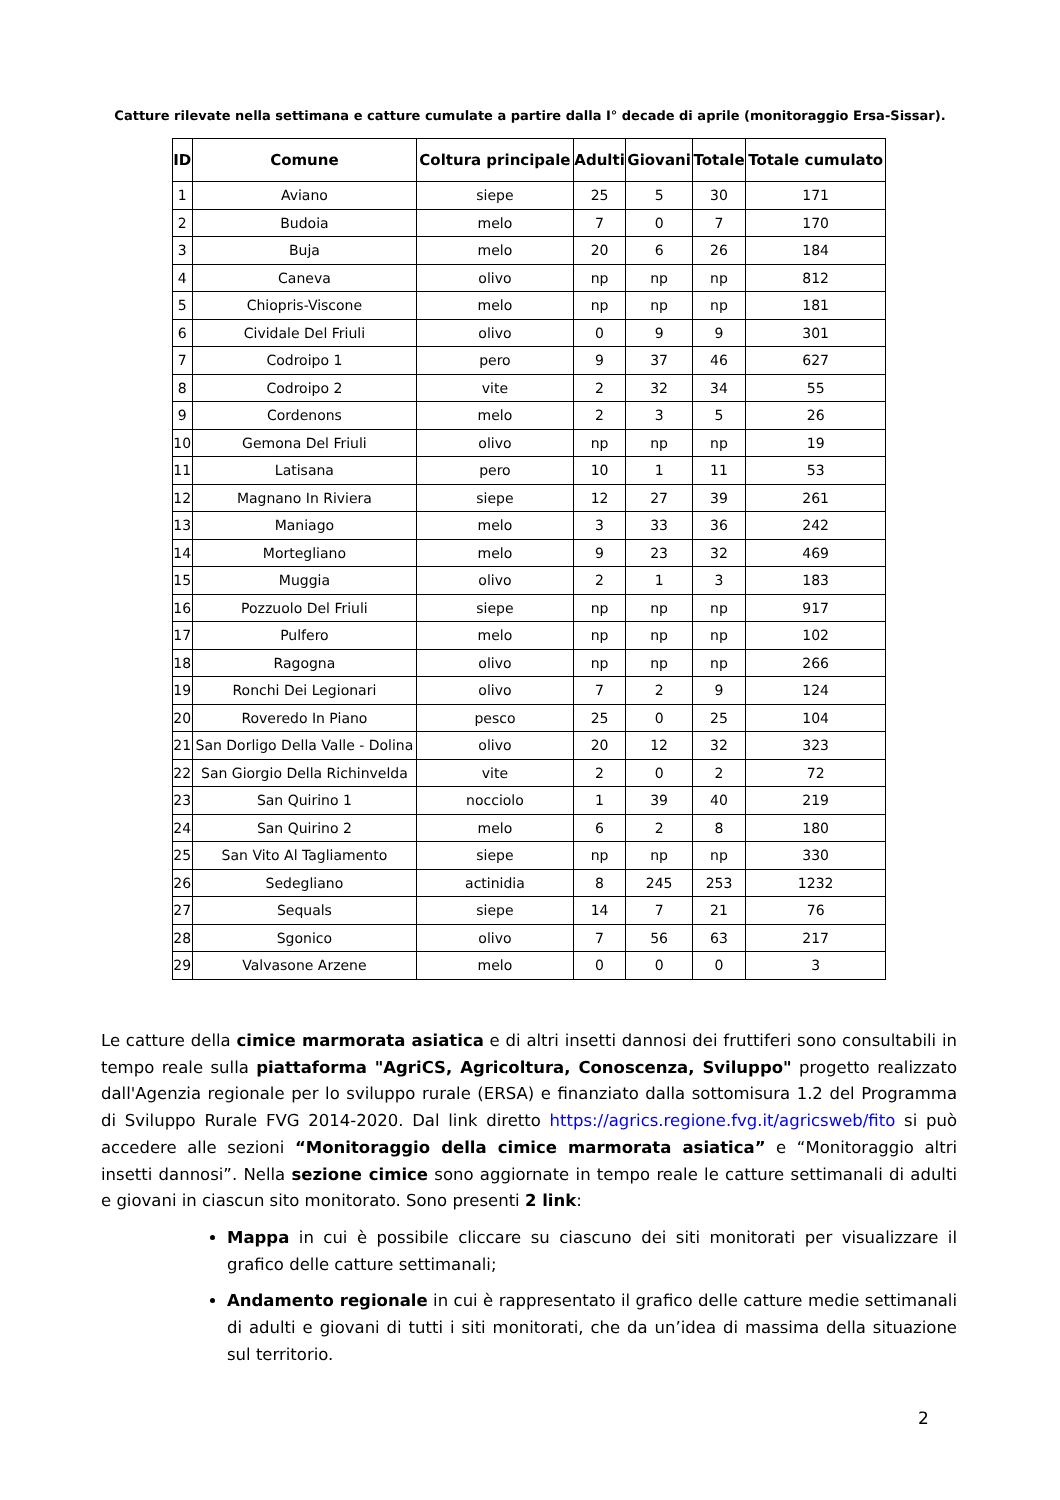Catture rilevate nella settimana e catture cumulate a partire dalla I° decade di aprile (monitoraggio Ersa-Sissar).
| ID | Comune | Coltura principale | Adulti | Giovani | Totale | Totale cumulato |
| --- | --- | --- | --- | --- | --- | --- |
| 1 | Aviano | siepe | 25 | 5 | 30 | 171 |
| 2 | Budoia | melo | 7 | 0 | 7 | 170 |
| 3 | Buja | melo | 20 | 6 | 26 | 184 |
| 4 | Caneva | olivo | np | np | np | 812 |
| 5 | Chiopris-Viscone | melo | np | np | np | 181 |
| 6 | Cividale Del Friuli | olivo | 0 | 9 | 9 | 301 |
| 7 | Codroipo 1 | pero | 9 | 37 | 46 | 627 |
| 8 | Codroipo 2 | vite | 2 | 32 | 34 | 55 |
| 9 | Cordenons | melo | 2 | 3 | 5 | 26 |
| 10 | Gemona Del Friuli | olivo | np | np | np | 19 |
| 11 | Latisana | pero | 10 | 1 | 11 | 53 |
| 12 | Magnano In Riviera | siepe | 12 | 27 | 39 | 261 |
| 13 | Maniago | melo | 3 | 33 | 36 | 242 |
| 14 | Mortegliano | melo | 9 | 23 | 32 | 469 |
| 15 | Muggia | olivo | 2 | 1 | 3 | 183 |
| 16 | Pozzuolo Del Friuli | siepe | np | np | np | 917 |
| 17 | Pulfero | melo | np | np | np | 102 |
| 18 | Ragogna | olivo | np | np | np | 266 |
| 19 | Ronchi Dei Legionari | olivo | 7 | 2 | 9 | 124 |
| 20 | Roveredo In Piano | pesco | 25 | 0 | 25 | 104 |
| 21 | San Dorligo Della Valle - Dolina | olivo | 20 | 12 | 32 | 323 |
| 22 | San Giorgio Della Richinvelda | vite | 2 | 0 | 2 | 72 |
| 23 | San Quirino 1 | nocciolo | 1 | 39 | 40 | 219 |
| 24 | San Quirino 2 | melo | 6 | 2 | 8 | 180 |
| 25 | San Vito Al Tagliamento | siepe | np | np | np | 330 |
| 26 | Sedegliano | actinidia | 8 | 245 | 253 | 1232 |
| 27 | Sequals | siepe | 14 | 7 | 21 | 76 |
| 28 | Sgonico | olivo | 7 | 56 | 63 | 217 |
| 29 | Valvasone Arzene | melo | 0 | 0 | 0 | 3 |
Le catture della cimice marmorata asiatica e di altri insetti dannosi dei fruttiferi sono consultabili in tempo reale sulla piattaforma "AgriCS, Agricoltura, Conoscenza, Sviluppo" progetto realizzato dall'Agenzia regionale per lo sviluppo rurale (ERSA) e finanziato dalla sottomisura 1.2 del Programma di Sviluppo Rurale FVG 2014-2020. Dal link diretto https://agrics.regione.fvg.it/agricsweb/fito si può accedere alle sezioni “Monitoraggio della cimice marmorata asiatica” e “Monitoraggio altri insetti dannosi”. Nella sezione cimice sono aggiornate in tempo reale le catture settimanali di adulti e giovani in ciascun sito monitorato. Sono presenti 2 link:
Mappa in cui è possibile cliccare su ciascuno dei siti monitorati per visualizzare il grafico delle catture settimanali;
Andamento regionale in cui è rappresentato il grafico delle catture medie settimanali di adulti e giovani di tutti i siti monitorati, che da un’idea di massima della situazione sul territorio.
2